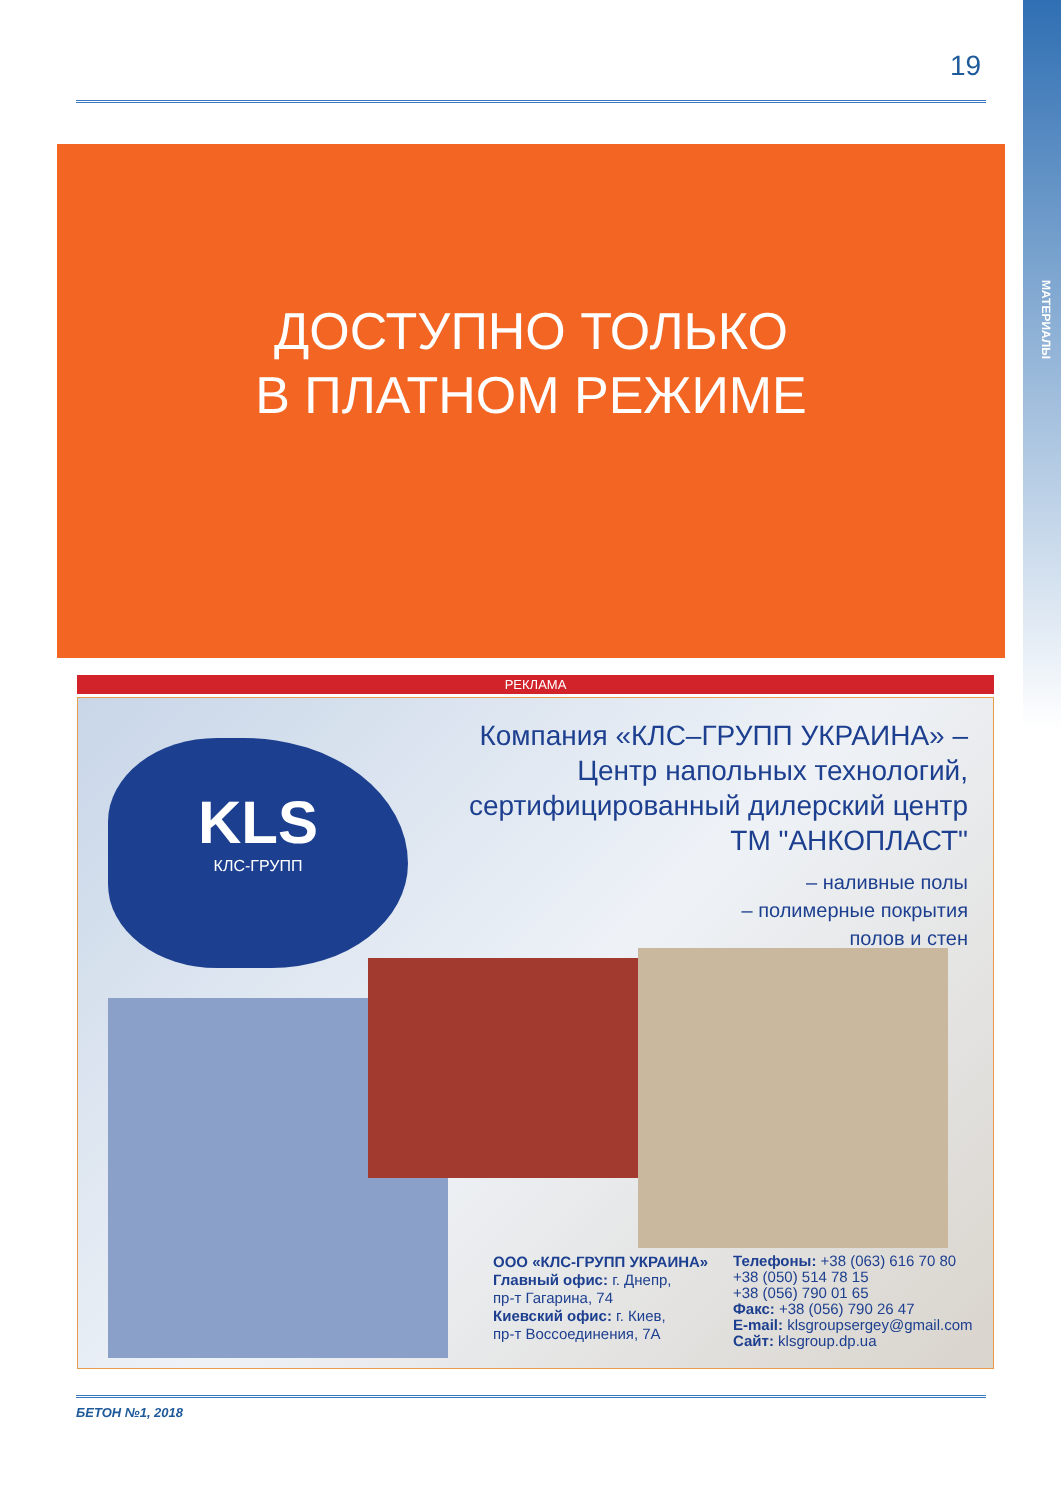МАТЕРИАЛЫ
19
ДОСТУПНО ТОЛЬКО
В ПЛАТНОМ РЕЖИМЕ
РЕКЛАМА
KLS
КЛС-ГРУПП
Компания «КЛС–ГРУПП УКРАИНА» – Центр напольных технологий, сертифицированный дилерский центр ТМ "АНКОПЛАСТ"
– наливные полы
– полимерные покрытия
полов и стен
ООО «КЛС-ГРУПП УКРАИНА»
Главный офис: г. Днепр,
пр-т Гагарина, 74
Киевский офис: г. Киев,
пр-т Воссоединения, 7А
Телефоны: +38 (063) 616 70 80
+38 (050) 514 78 15
+38 (056) 790 01 65
Факс: +38 (056) 790 26 47
E-mail: klsgroupsergey@gmail.com
Сайт: klsgroup.dp.ua
БЕТОН №1, 2018